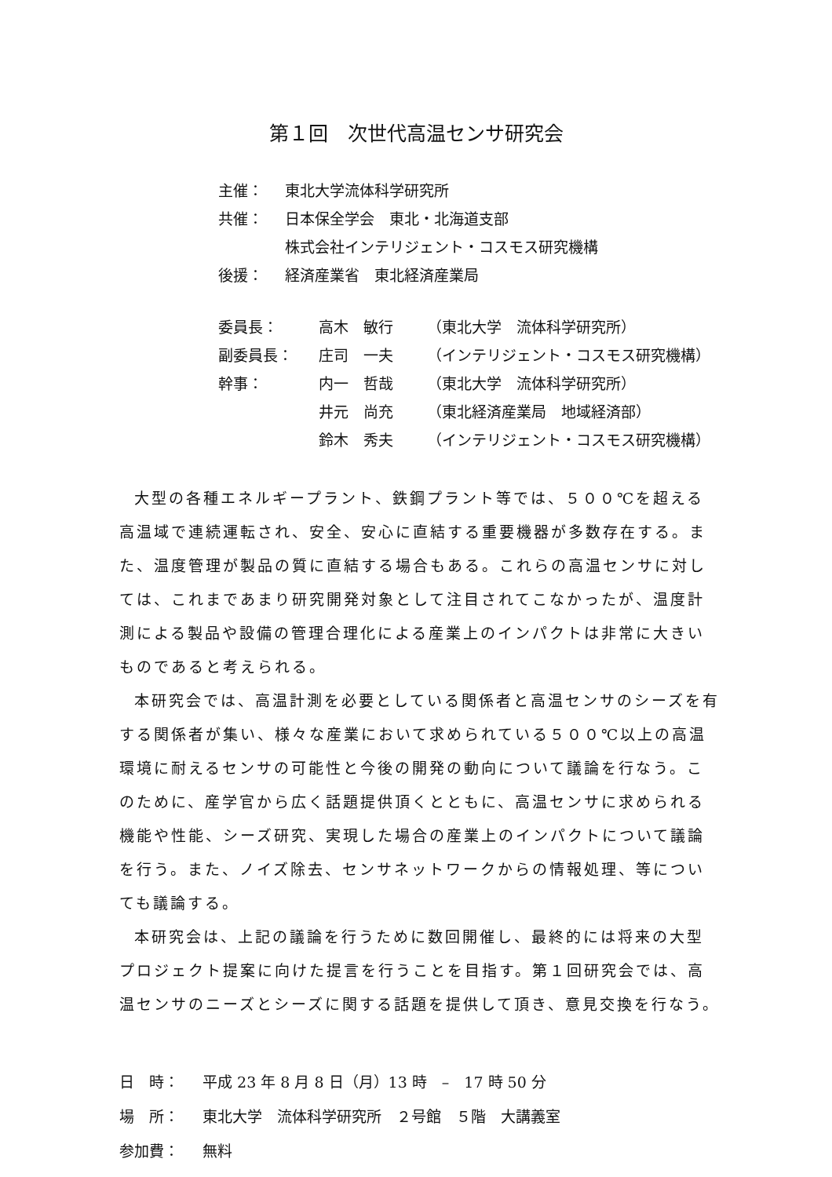第１回　次世代高温センサ研究会
| 主催： | 東北大学流体科学研究所 |
| 共催： | 日本保全学会 東北・北海道支部 |
| | 株式会社インテリジェント・コスモス研究機構 |
| 後援： | 経済産業省 東北経済産業局 |
| 委員長： | 高木 敏行 | （東北大学 流体科学研究所） |
| 副委員長： | 庄司 一夫 | （インテリジェント・コスモス研究機構） |
| 幹事： | 内一 哲哉 | （東北大学 流体科学研究所） |
| | 井元 尚充 | （東北経済産業局 地域経済部） |
| | 鈴木 秀夫 | （インテリジェント・コスモス研究機構） |
大型の各種エネルギープラント、鉄鋼プラント等では、５００℃を超える高温域で連続運転され、安全、安心に直結する重要機器が多数存在する。また、温度管理が製品の質に直結する場合もある。これらの高温センサに対しては、これまであまり研究開発対象として注目されてこなかったが、温度計測による製品や設備の管理合理化による産業上のインパクトは非常に大きいものであると考えられる。
本研究会では、高温計測を必要としている関係者と高温センサのシーズを有する関係者が集い、様々な産業において求められている５００℃以上の高温環境に耐えるセンサの可能性と今後の開発の動向について議論を行なう。このために、産学官から広く話題提供頂くとともに、高温センサに求められる機能や性能、シーズ研究、実現した場合の産業上のインパクトについて議論を行う。また、ノイズ除去、センサネットワークからの情報処理、等についても議論する。
本研究会は、上記の議論を行うために数回開催し、最終的には将来の大型プロジェクト提案に向けた提言を行うことを目指す。第１回研究会では、高温センサのニーズとシーズに関する話題を提供して頂き、意見交換を行なう。
| 日 時： | 平成 23 年 8 月 8 日（月）13 時 – 17 時 50 分 |
| 場 所： | 東北大学 流体科学研究所 ２号館 ５階 大講義室 |
| 参加費： | 無料 |